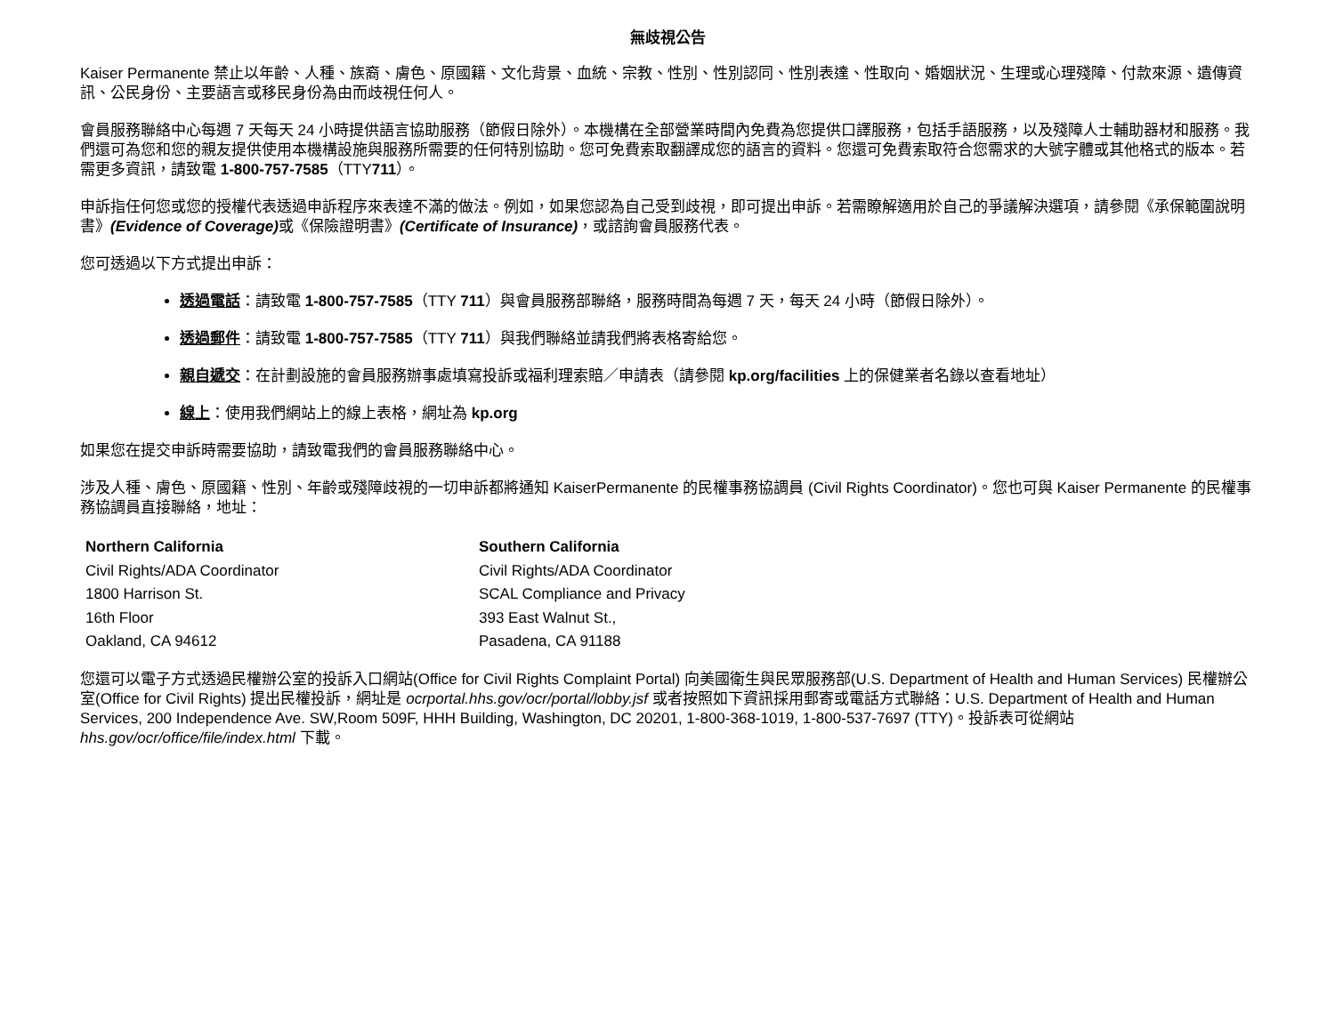無歧視公告
Kaiser Permanente 禁止以年齡、人種、族裔、膚色、原國籍、文化背景、血統、宗教、性別、性別認同、性別表達、性取向、婚姻狀況、生理或心理殘障、付款來源、遺傳資訊、公民身份、主要語言或移民身份為由而歧視任何人。
會員服務聯絡中心每週 7 天每天 24 小時提供語言協助服務（節假日除外）。本機構在全部營業時間內免費為您提供口譯服務，包括手語服務，以及殘障人士輔助器材和服務。我們還可為您和您的親友提供使用本機構設施與服務所需要的任何特別協助。您可免費索取翻譯成您的語言的資料。您還可免費索取符合您需求的大號字體或其他格式的版本。若需更多資訊，請致電 1-800-757-7585（TTY711）。
申訴指任何您或您的授權代表透過申訴程序來表達不滿的做法。例如，如果您認為自己受到歧視，即可提出申訴。若需瞭解適用於自己的爭議解決選項，請參閱《承保範圍說明書》(Evidence of Coverage) 或《保險證明書》(Certificate of Insurance)，或諮詢會員服務代表。
您可透過以下方式提出申訴：
透過電話：請致電 1-800-757-7585（TTY 711）與會員服務部聯絡，服務時間為每週 7 天，每天 24 小時（節假日除外）。
透過郵件：請致電 1-800-757-7585（TTY 711）與我們聯絡並請我們將表格寄給您。
親自遞交：在計劃設施的會員服務辦事處填寫投訴或福利理索賠／申請表（請參閱 kp.org/facilities 上的保健業者名錄以查看地址）
線上：使用我們網站上的線上表格，網址為 kp.org
如果您在提交申訴時需要協助，請致電我們的會員服務聯絡中心。
涉及人種、膚色、原國籍、性別、年齡或殘障歧視的一切申訴都將通知 KaiserPermanente 的民權事務協調員 (Civil Rights Coordinator)。您也可與 Kaiser Permanente 的民權事務協調員直接聯絡，地址：
Northern California
Civil Rights/ADA Coordinator
1800 Harrison St.
16th Floor
Oakland, CA 94612
Southern California
Civil Rights/ADA Coordinator
SCAL Compliance and Privacy
393 East Walnut St.,
Pasadena, CA 91188
您還可以電子方式透過民權辦公室的投訴入口網站(Office for Civil Rights Complaint Portal) 向美國衛生與民眾服務部(U.S. Department of Health and Human Services) 民權辦公室(Office for Civil Rights) 提出民權投訴，網址是 ocrportal.hhs.gov/ocr/portal/lobby.jsf 或者按照如下資訊採用郵寄或電話方式聯絡：U.S. Department of Health and Human Services, 200 Independence Ave. SW,Room 509F, HHH Building, Washington, DC 20201, 1-800-368-1019, 1-800-537-7697 (TTY)。投訴表可從網站 hhs.gov/ocr/office/file/index.html 下載。